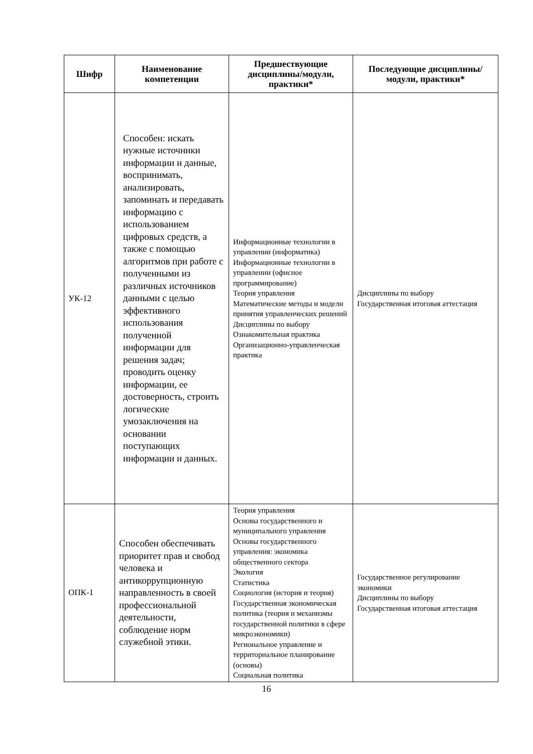| Шифр | Наименование компетенции | Предшествующие дисциплины/модули, практики* | Последующие дисциплины/модули, практики* |
| --- | --- | --- | --- |
| УК-12 | Способен: искать нужные источники информации и данные, воспринимать, анализировать, запоминать и передавать информацию с использованием цифровых средств, а также с помощью алгоритмов при работе с полученными из различных источников данными с целью эффективного использования полученной информации для решения задач; проводить оценку информации, ее достоверность, строить логические умозаключения на основании поступающих информации и данных. | Информационные технологии в управлении (информатика) Информационные технологии в управлении (офисное программирование) Теория управления Математические методы и модели принятия управленческих решений Дисциплины по выбору Ознакомительная практика Организационно-управленческая практика | Дисциплины по выбору Государственная итоговая аттестация |
| ОПК-1 | Способен обеспечивать приоритет прав и свобод человека и антикоррупционную направленность в своей профессиональной деятельности, соблюдение норм служебной этики. | Теория управления Основы государственного и муниципального управления Основы государственного управления: экономика общественного сектора Экология Статистика Социология (история и теория) Государственная экономическая политика (теория и механизмы государственной политики в сфере микроэкономики) Региональное управление и территориальное планирование (основы) Социальная политика | Государственное регулирование экономики Дисциплины по выбору Государственная итоговая аттестация |
16